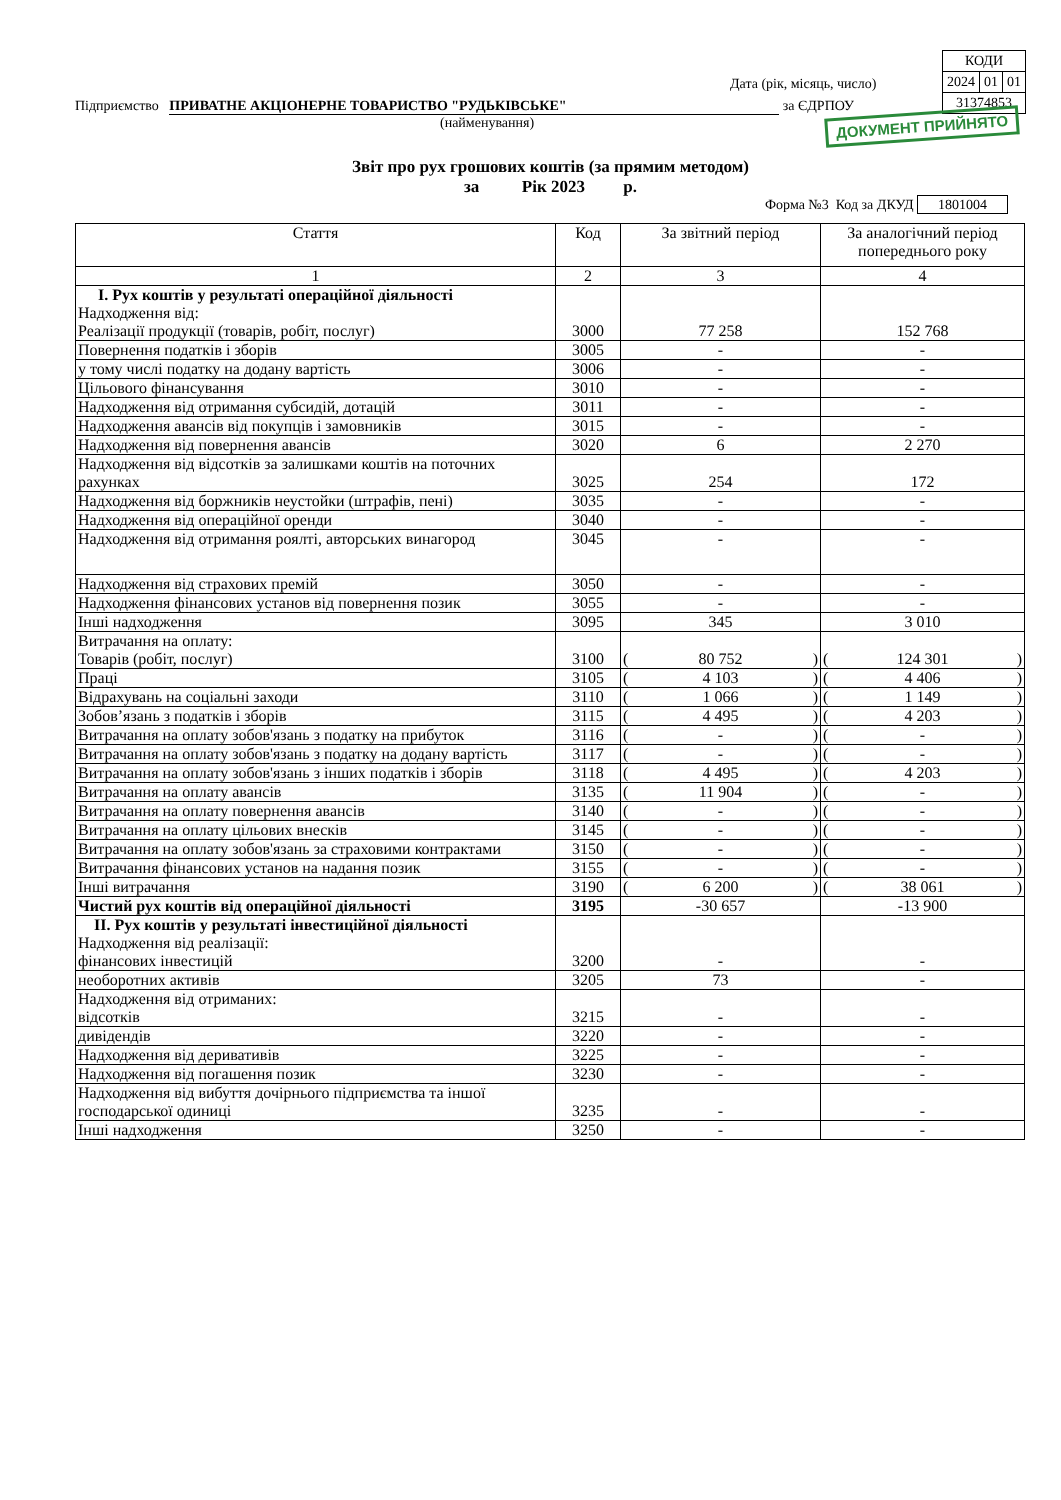| КОДИ | | |
| 2024 | 01 | 01 |
| 31374853 | | |
Дата (рік, місяць, число)
Підприємство ПРИВАТНЕ АКЦІОНЕРНЕ ТОВАРИСТВО "РУДЬКІВСЬКЕ" за ЄДРПОУ
(найменування)
ДОКУМЕНТ ПРИЙНЯТО
Звіт про рух грошових коштів (за прямим методом)
за Рік 2023 р.
Форма №3 Код за ДКУД 1801004
| Стаття | Код | За звітний період | За аналогічний період попереднього року |
| --- | --- | --- | --- |
| 1 | 2 | 3 | 4 |
| I. Рух коштів у результаті операційної діяльності Надходження від: Реалізації продукції (товарів, робіт, послуг) | 3000 | 77 258 | 152 768 |
| Повернення податків і зборів | 3005 | - | - |
| у тому числі податку на додану вартість | 3006 | - | - |
| Цільового фінансування | 3010 | - | - |
| Надходження від отримання субсидій, дотацій | 3011 | - | - |
| Надходження авансів від покупців і замовників | 3015 | - | - |
| Надходження від повернення авансів | 3020 | 6 | 2 270 |
| Надходження від відсотків за залишками коштів на поточних рахунках | 3025 | 254 | 172 |
| Надходження від боржників неустойки (штрафів, пені) | 3035 | - | - |
| Надходження від операційної оренди | 3040 | - | - |
| Надходження від отримання роялті, авторських винагород | 3045 | - | - |
| Надходження від страхових премій | 3050 | - | - |
| Надходження фінансових установ від повернення позик | 3055 | - | - |
| Інші надходження | 3095 | 345 | 3 010 |
| Витрачання на оплату: Товарів (робіт, послуг) | 3100 | ( 80 752 ) | ( 124 301 ) |
| Праці | 3105 | ( 4 103 ) | ( 4 406 ) |
| Відрахувань на соціальні заходи | 3110 | ( 1 066 ) | ( 1 149 ) |
| Зобов’язань з податків і зборів | 3115 | ( 4 495 ) | ( 4 203 ) |
| Витрачання на оплату зобов'язань з податку на прибуток | 3116 | ( - ) | ( - ) |
| Витрачання на оплату зобов'язань з податку на додану вартість | 3117 | ( - ) | ( - ) |
| Витрачання на оплату зобов'язань з інших податків і зборів | 3118 | ( 4 495 ) | ( 4 203 ) |
| Витрачання на оплату авансів | 3135 | ( 11 904 ) | ( - ) |
| Витрачання на оплату повернення авансів | 3140 | ( - ) | ( - ) |
| Витрачання на оплату цільових внесків | 3145 | ( - ) | ( - ) |
| Витрачання на оплату зобов'язань за страховими контрактами | 3150 | ( - ) | ( - ) |
| Витрачання фінансових установ на надання позик | 3155 | ( - ) | ( - ) |
| Інші витрачання | 3190 | ( 6 200 ) | ( 38 061 ) |
| Чистий рух коштів від операційної діяльності | 3195 | -30 657 | -13 900 |
| II. Рух коштів у результаті інвестиційної діяльності Надходження від реалізації: фінансових інвестицій | 3200 | - | - |
| необоротних активів | 3205 | 73 | - |
| Надходження від отриманих: відсотків | 3215 | - | - |
| дивідендів | 3220 | - | - |
| Надходження від деривативів | 3225 | - | - |
| Надходження від погашення позик | 3230 | - | - |
| Надходження від вибуття дочірнього підприємства та іншої господарської одиниці | 3235 | - | - |
| Інші надходження | 3250 | - | - |